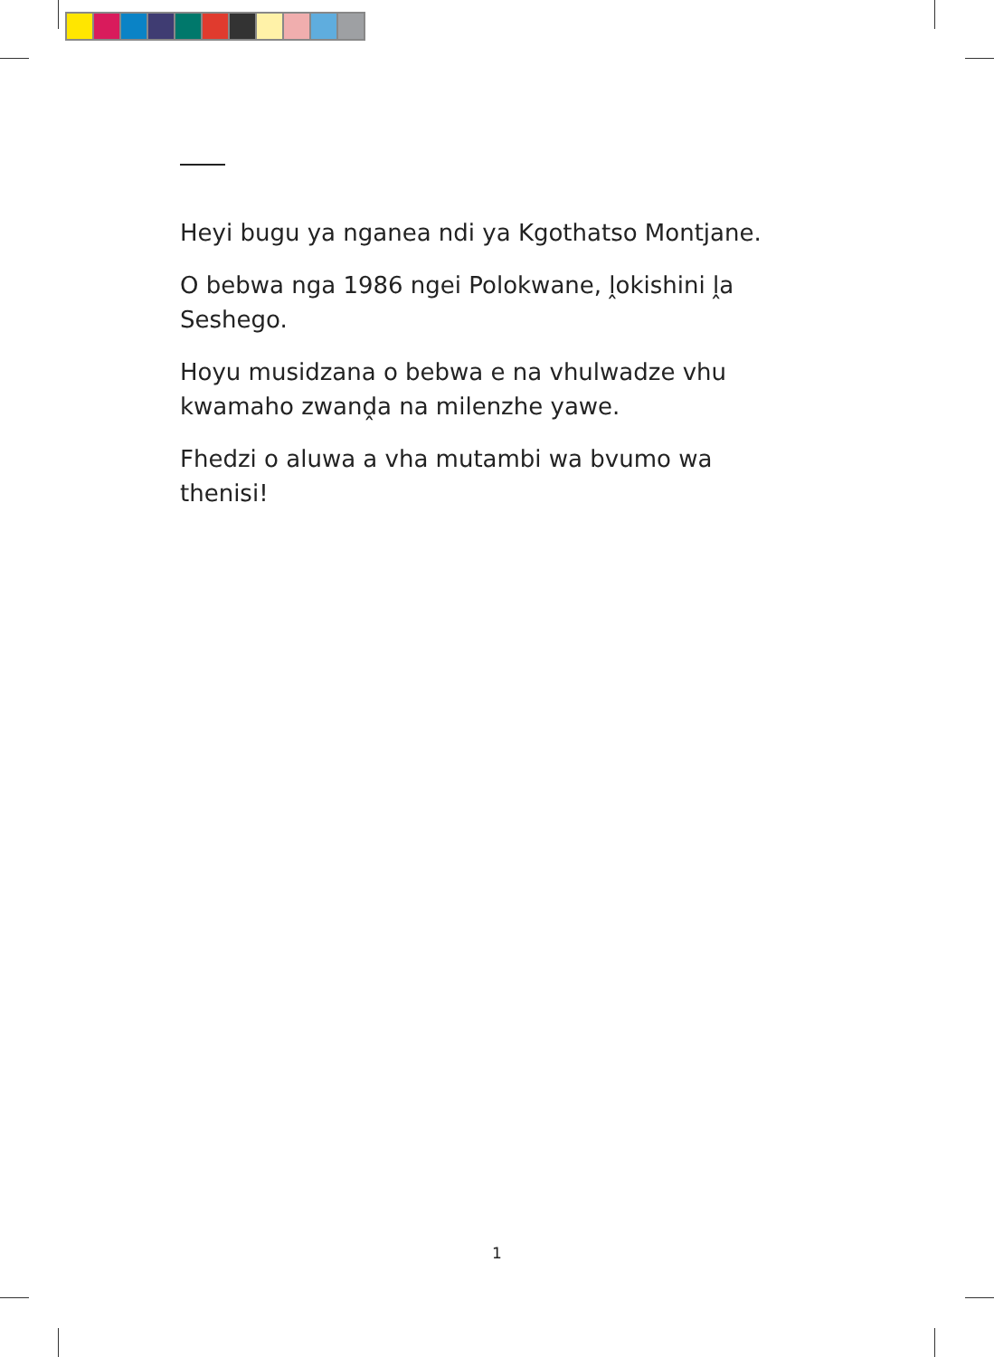Heyi bugu ya nganea ndi ya Kgothatso Montjane.
O bebwa nga 1986 ngei Polokwane, ḽokishini ḽa Seshego.
Hoyu musidzana o bebwa e na vhulwadze vhu kwamaho zwanḓa na milenzhe yawe.
Fhedzi o aluwa a vha mutambi wa bvumo wa thenisi!
1